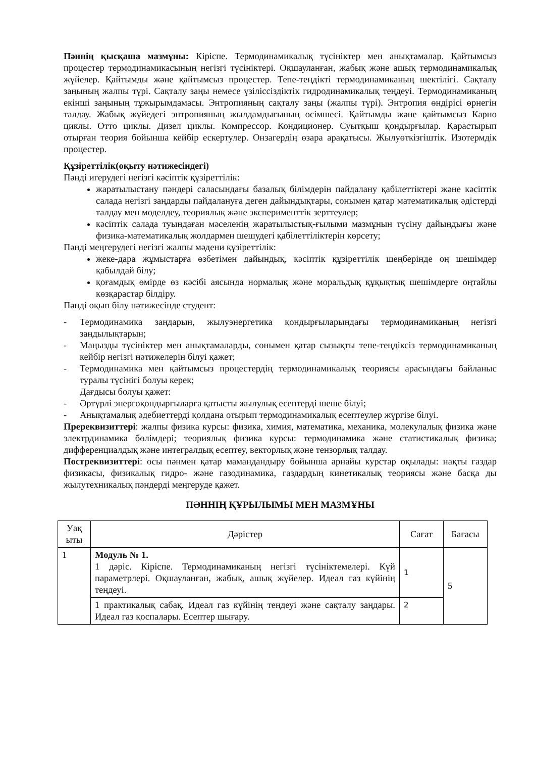Пәннің қысқаша мазмұны: Кіріспе. Термодинамикалық түсініктер мен анықтамалар. Қайтымсыз процестер термодинамикасының негізгі түсініктері. Оқшауланған, жабық және ашық термодинамикалық жүйелер. Қайтымды және қайтымсыз процестер. Тепе-теңдікті термодинамиканың шектілігі. Сақталу заңының жалпы түрі. Сақталу заңы немесе үзіліссіздіктік гидродинамикалық теңдеуі. Термодинамиканың екінші заңының тұжырымдамасы. Энтропияның сақталу заңы (жалпы түрі). Энтропия өндірісі өрнегін талдау. Жабық жүйедегі энтропияның жылдамдығының өсімшесі. Қайтымды және қайтымсыз Карно циклы. Отто циклы. Дизел циклы. Компрессор. Кондиционер. Суытқыш қондырғылар. Қарастырып отырған теория бойынша кейбір ескертулер. Онзагердің өзара арақатысы. Жылуөткізгіштік. Изотермдік процестер.
Құзіреттілік(оқыту нәтижесіндегі)
Пәнді игерудегі негізгі кәсіптік құзіреттілік:
жаратылыстану пәндері саласындағы базалық білімдерін пайдалану қабілеттіктері және кәсіптік салада негізгі заңдарды пайдалануға деген дайындықтары, сонымен қатар математикалық әдістерді талдау мен моделдеу, теориялық және эксперименттік зерттеулер;
кәсіптік салада туындаған мәселенің жаратылыстық-ғылыми мазмұнын түсіну дайындығы және физика-математикалық жолдармен шешудегі қабілеттіліктерін көрсету;
Пәнді меңгерудегі негізгі жалпы мәдени құзіреттілік:
жеке-дара жұмыстарға өзбетімен дайындық, кәсіптік құзіреттілік шеңберінде оң шешімдер қабылдай білу;
қоғамдық өмірде өз кәсібі аясында нормалық және моральдық құқықтық шешімдерге оңтайлы көзқарастар білдіру.
Пәнді оқып білу нәтижесінде студент:
- Термодинамика заңдарын, жылуэнергетика қондырғыларындағы термодинамиканың негізгі заңдылықтарын;
- Маңызды түсініктер мен анықтамаларды, сонымен қатар сызықты тепе-теңдіксіз термодинамиканың кейбір негізгі нәтижелерін білуі қажет;
- Термодинамика мен қайтымсыз процестердің термодинамикалық теориясы арасындағы байланыс туралы түсінігі болуы керек;
Дағдысы болуы қажет:
- Әртүрлі энергоқондырғыларға қатысты жылулық есептерді шеше білуі;
- Анықтамалық әдебиеттерді қолдана отырып термодинамикалық есептеулер жүргізе білуі.
Пререквизиттері: жалпы физика курсы: физика, химия, математика, механика, молекулалық физика және электрдинамика бөлімдері; теориялық физика курсы: термодинамика және статистикалық физика; дифференциалдық және интегралдық есептеу, векторлық және тензорлық талдау.
Постреквизиттері: осы пәнмен қатар мамандандыру бойынша арнайы курстар оқылады: нақты газдар физикасы, физикалық гидро- және газодинамика, газдардың кинетикалық теориясы және басқа ды жылутехникалық пәндерді меңгеруде қажет.
ПӘННІҢ ҚҰРЫЛЫМЫ МЕН МАЗМҰНЫ
| Уақ ыты | Дәрістер | Сағат | Бағасы |
| --- | --- | --- | --- |
| 1 | Модуль № 1. 1 дәріс. Кіріспе. Термодинамиканың негізгі түсініктемелері. Күй параметрлері. Оқшауланған, жабық, ашық жүйелер. Идеал газ күйінің теңдеуі. | 1 | 5 |
| | 1 практикалық сабақ. Идеал газ күйінің теңдеуі және сақталу заңдары. Идеал газ қоспалары. Есептер шығару. | 2 | |